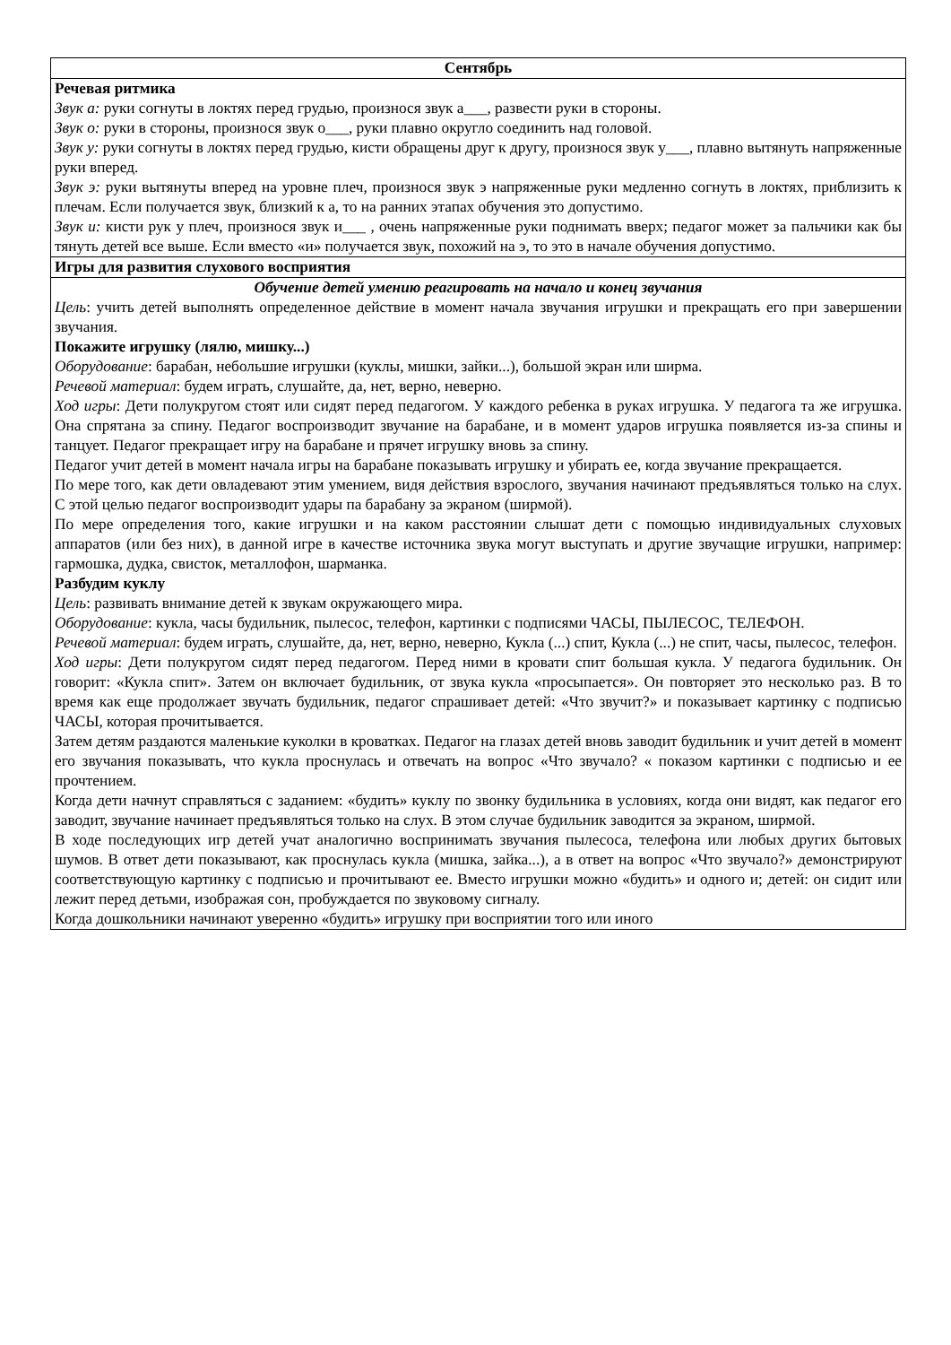| Сентябрь |
| Речевая ритмика Звук а: руки согнуты в локтях перед грудью, произнося звук а___, развести руки в стороны. Звук о: руки в стороны, произнося звук о___, руки плавно округло соединить над головой. Звук у: руки согнуты в локтях перед грудью, кисти обращены друг к другу, произнося звук у___, плавно вытянуть напряженные руки вперед. Звук э: руки вытянуты вперед на уровне плеч, произнося звук э напряженные руки медленно согнуть в локтях, приблизить к плечам. Если получается звук, близкий к а, то на ранних этапах обучения это допустимо. Звук и: кисти рук у плеч, произнося звук и___ , очень напряженные руки поднимать вверх; педагог может за пальчики как бы тянуть детей все выше. Если вместо «и» получается звук, похожий на э, то это в начале обучения допустимо. |
| Игры для развития слухового восприятия |
| Обучение детей умению реагировать на начало и конец звучания Цель : учить детей выполнять определенное действие в момент начала звучания игрушки и прекращать его при завершении звучания. Покажите игрушку (лялю, мишку...) Оборудование : барабан, небольшие игрушки (куклы, мишки, зайки...), большой экран или ширма. Речевой материал : будем играть, слушайте, да, нет, верно, неверно. Ход игры : Дети полукругом стоят или сидят перед педагогом. У каждого ребенка в руках игрушка. У педагога та же игрушка. Она спрятана за спину. Педагог воспроизводит звучание на барабане, и в момент ударов игрушка появляется из-за спины и танцует. Педагог прекращает игру на барабане и прячет игрушку вновь за спину. Педагог учит детей в момент начала игры на барабане показывать игрушку и убирать ее, когда звучание прекращается. По мере того, как дети овладевают этим умением, видя действия взрослого, звучания начинают предъявляться только на слух. С этой целью педагог воспроизводит удары па барабану за экраном (ширмой). По мере определения того, какие игрушки и на каком расстоянии слышат дети с помощью индивидуальных слуховых аппаратов (или без них), в данной игре в качестве источника звука могут выступать и другие звучащие игрушки, например: гармошка, дудка, свисток, металлофон, шарманка. Разбудим куклу Цель : развивать внимание детей к звукам окружающего мира. Оборудование : кукла, часы будильник, пылесос, телефон, картинки с подписями ЧАСЫ, ПЫЛЕСОС, ТЕЛЕФОН. Речевой материал : будем играть, слушайте, да, нет, верно, неверно, Кукла (...) спит, Кукла (...) не спит, часы, пылесос, телефон. Ход игры : Дети полукругом сидят перед педагогом. Перед ними в кровати спит большая кукла. У педагога будильник. Он говорит: «Кукла спит». Затем он включает будильник, от звука кукла «просыпается». Он повторяет это несколько раз. В то время как еще продолжает звучать будильник, педагог спрашивает детей: «Что звучит?» и показывает картинку с подписью ЧАСЫ, которая прочитывается. Затем детям раздаются маленькие куколки в кроватках. Педагог на глазах детей вновь заводит будильник и учит детей в момент его звучания показывать, что кукла проснулась и отвечать на вопрос «Что звучало? « показом картинки с подписью и ее прочтением. Когда дети начнут справляться с заданием: «будить» куклу по звонку будильника в условиях, когда они видят, как педагог его заводит, звучание начинает предъявляться только на слух. В этом случае будильник заводится за экраном, ширмой. В ходе последующих игр детей учат аналогично воспринимать звучания пылесоса, телефона или любых других бытовых шумов. В ответ дети показывают, как проснулась кукла (мишка, зайка...), а в ответ на вопрос «Что звучало?» демонстрируют соответствующую картинку с подписью и прочитывают ее. Вместо игрушки можно «будить» и одного и; детей: он сидит или лежит перед детьми, изображая сон, пробуждается по звуковому сигналу. Когда дошкольники начинают уверенно «будить» игрушку при восприятии того или иного |